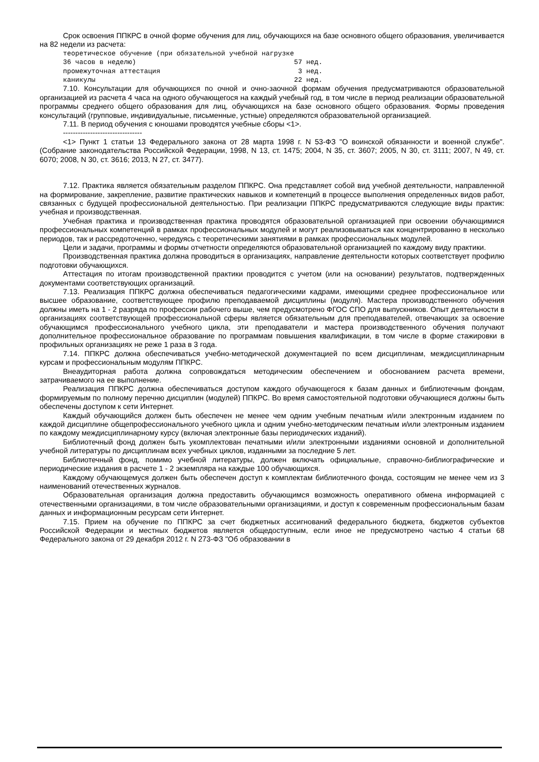Срок освоения ППКРС в очной форме обучения для лиц, обучающихся на базе основного общего образования, увеличивается на 82 недели из расчета:
теоретическое обучение (при обязательной учебной нагрузке
36 часов в неделю)                                       57 нед.
промежуточная аттестация                                  3 нед.
каникулы                                                 22 нед.
7.10. Консультации для обучающихся по очной и очно-заочной формам обучения предусматриваются образовательной организацией из расчета 4 часа на одного обучающегося на каждый учебный год, в том числе в период реализации образовательной программы среднего общего образования для лиц, обучающихся на базе основного общего образования. Формы проведения консультаций (групповые, индивидуальные, письменные, устные) определяются образовательной организацией.
7.11. В период обучения с юношами проводятся учебные сборы <1>.
--------------------------------
<1> Пункт 1 статьи 13 Федерального закона от 28 марта 1998 г. N 53-ФЗ "О воинской обязанности и военной службе". (Собрание законодательства Российской Федерации, 1998, N 13, ст. 1475; 2004, N 35, ст. 3607; 2005, N 30, ст. 3111; 2007, N 49, ст. 6070; 2008, N 30, ст. 3616; 2013, N 27, ст. 3477).
7.12. Практика является обязательным разделом ППКРС. Она представляет собой вид учебной деятельности, направленной на формирование, закрепление, развитие практических навыков и компетенций в процессе выполнения определенных видов работ, связанных с будущей профессиональной деятельностью. При реализации ППКРС предусматриваются следующие виды практик: учебная и производственная.
Учебная практика и производственная практика проводятся образовательной организацией при освоении обучающимися профессиональных компетенций в рамках профессиональных модулей и могут реализовываться как концентрированно в несколько периодов, так и рассредоточенно, чередуясь с теоретическими занятиями в рамках профессиональных модулей.
Цели и задачи, программы и формы отчетности определяются образовательной организацией по каждому виду практики.
Производственная практика должна проводиться в организациях, направление деятельности которых соответствует профилю подготовки обучающихся.
Аттестация по итогам производственной практики проводится с учетом (или на основании) результатов, подтвержденных документами соответствующих организаций.
7.13. Реализация ППКРС должна обеспечиваться педагогическими кадрами, имеющими среднее профессиональное или высшее образование, соответствующее профилю преподаваемой дисциплины (модуля). Мастера производственного обучения должны иметь на 1 - 2 разряда по профессии рабочего выше, чем предусмотрено ФГОС СПО для выпускников. Опыт деятельности в организациях соответствующей профессиональной сферы является обязательным для преподавателей, отвечающих за освоение обучающимся профессионального учебного цикла, эти преподаватели и мастера производственного обучения получают дополнительное профессиональное образование по программам повышения квалификации, в том числе в форме стажировки в профильных организациях не реже 1 раза в 3 года.
7.14. ППКРС должна обеспечиваться учебно-методической документацией по всем дисциплинам, междисциплинарным курсам и профессиональным модулям ППКРС.
Внеаудиторная работа должна сопровождаться методическим обеспечением и обоснованием расчета времени, затрачиваемого на ее выполнение.
Реализация ППКРС должна обеспечиваться доступом каждого обучающегося к базам данных и библиотечным фондам, формируемым по полному перечню дисциплин (модулей) ППКРС. Во время самостоятельной подготовки обучающиеся должны быть обеспечены доступом к сети Интернет.
Каждый обучающийся должен быть обеспечен не менее чем одним учебным печатным и/или электронным изданием по каждой дисциплине общепрофессионального учебного цикла и одним учебно-методическим печатным и/или электронным изданием по каждому междисциплинарному курсу (включая электронные базы периодических изданий).
Библиотечный фонд должен быть укомплектован печатными и/или электронными изданиями основной и дополнительной учебной литературы по дисциплинам всех учебных циклов, изданными за последние 5 лет.
Библиотечный фонд, помимо учебной литературы, должен включать официальные, справочно-библиографические и периодические издания в расчете 1 - 2 экземпляра на каждые 100 обучающихся.
Каждому обучающемуся должен быть обеспечен доступ к комплектам библиотечного фонда, состоящим не менее чем из 3 наименований отечественных журналов.
Образовательная организация должна предоставить обучающимся возможность оперативного обмена информацией с отечественными организациями, в том числе образовательными организациями, и доступ к современным профессиональным базам данных и информационным ресурсам сети Интернет.
7.15. Прием на обучение по ППКРС за счет бюджетных ассигнований федерального бюджета, бюджетов субъектов Российской Федерации и местных бюджетов является общедоступным, если иное не предусмотрено частью 4 статьи 68 Федерального закона от 29 декабря 2012 г. N 273-ФЗ "Об образовании в